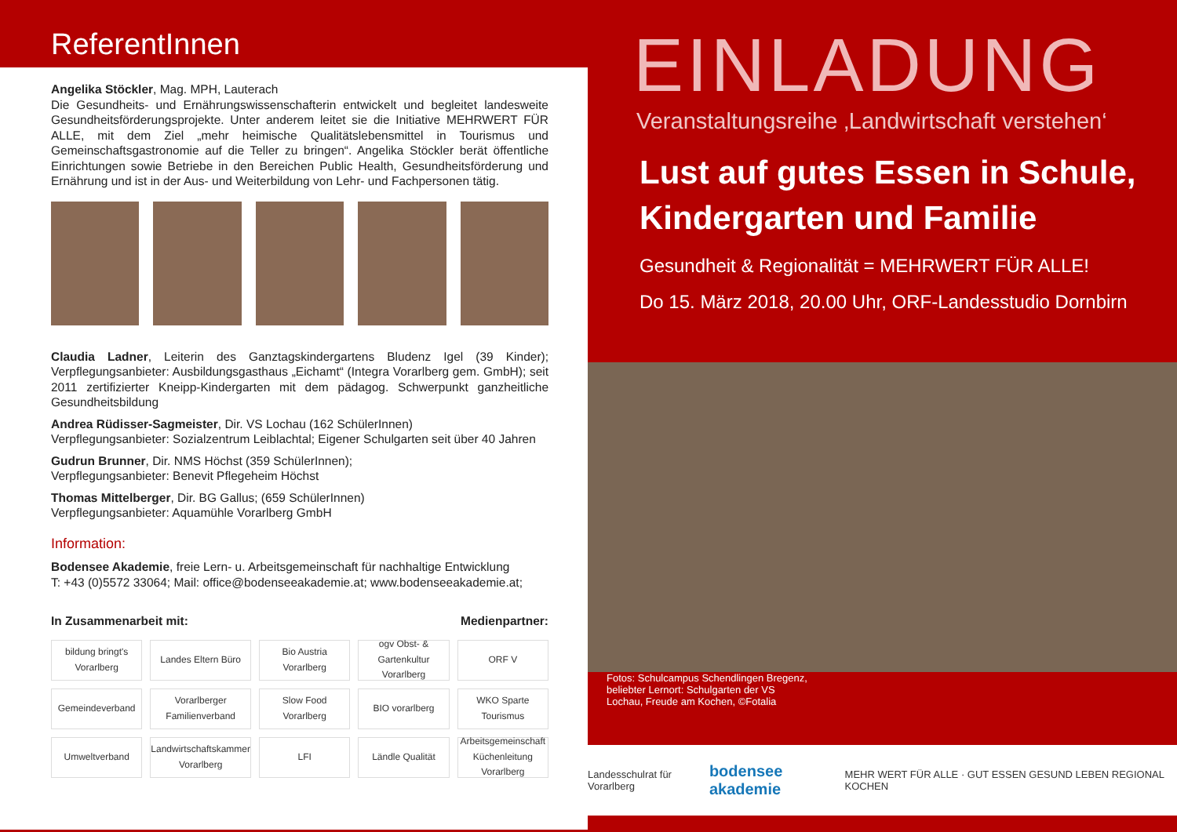ReferentInnen
Angelika Stöckler, Mag. MPH, Lauterach
Die Gesundheits- und Ernährungswissenschafterin entwickelt und begleitet landesweite Gesundheitsförderungsprojekte. Unter anderem leitet sie die Initiative MEHRWERT FÜR ALLE, mit dem Ziel „mehr heimische Qualitätslebensmittel in Tourismus und Gemeinschaftsgastronomie auf die Teller zu bringen“. Angelika Stöckler berät öffentliche Einrichtungen sowie Betriebe in den Bereichen Public Health, Gesundheitsförderung und Ernährung und ist in der Aus- und Weiterbildung von Lehr- und Fachpersonen tätig.
Claudia Ladner, Leiterin des Ganztagskindergartens Bludenz Igel (39 Kinder); Verpflegungsanbieter: Ausbildungsgasthaus „Eichamt“ (Integra Vorarlberg gem. GmbH); seit 2011 zertifizierter Kneipp-Kindergarten mit dem pädagog. Schwerpunkt ganzheitliche Gesundheitsbildung
Andrea Rüdisser-Sagmeister, Dir. VS Lochau (162 SchülerInnen)
Verpflegungsanbieter: Sozialzentrum Leiblachtal; Eigener Schulgarten seit über 40 Jahren
Gudrun Brunner, Dir. NMS Höchst (359 SchülerInnen);
Verpflegungsanbieter: Benevit Pflegeheim Höchst
Thomas Mittelberger, Dir. BG Gallus; (659 SchülerInnen)
Verpflegungsanbieter: Aquamühle Vorarlberg GmbH
Information:
Bodensee Akademie, freie Lern- u. Arbeitsgemeinschaft für nachhaltige Entwicklung
T: +43 (0)5572 33064; Mail: office@bodenseeakademie.at; www.bodenseeakademie.at;
In Zusammenarbeit mit: Medienpartner:
bildung bringt's Vorarlberg
Landes Eltern Büro
Bio Austria Vorarlberg
ogv Obst- & Gartenkultur Vorarlberg
ORF V
Gemeindeverband
Vorarlberger Familienverband
Slow Food Vorarlberg
BIO vorarlberg
WKO Sparte Tourismus
Umweltverband
Landwirtschaftskammer Vorarlberg
LFI
Ländle Qualität
Arbeitsgemeinschaft Küchenleitung Vorarlberg
EINLADUNG
Veranstaltungsreihe ‚Landwirtschaft verstehen‘
Lust auf gutes Essen in Schule,
Kindergarten und Familie
Gesundheit & Regionalität = MEHRWERT FÜR ALLE!
Do 15. März 2018, 20.00 Uhr, ORF-Landesstudio Dornbirn
Fotos: Schulcampus Schendlingen Bregenz, beliebter Lernort: Schulgarten der VS Lochau, Freude am Kochen, ©Fotalia
Landesschulrat für Vorarlberg bodensee akademie MEHR WERT FÜR ALLE · GUT ESSEN GESUND LEBEN REGIONAL KOCHEN